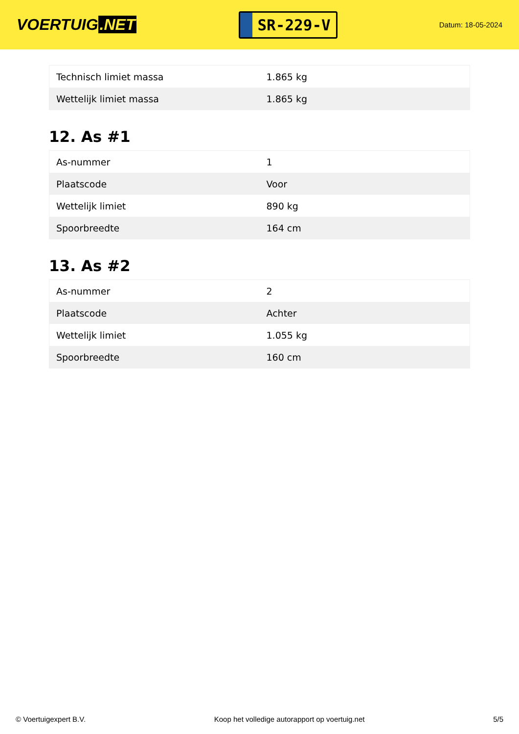VOERTUIG.NET
SR-229-V
Datum: 18-05-2024
| Technisch limiet massa | 1.865 kg |
| Wettelijk limiet massa | 1.865 kg |
12. As #1
| As-nummer | 1 |
| Plaatscode | Voor |
| Wettelijk limiet | 890 kg |
| Spoorbreedte | 164 cm |
13. As #2
| As-nummer | 2 |
| Plaatscode | Achter |
| Wettelijk limiet | 1.055 kg |
| Spoorbreedte | 160 cm |
© Voertuigexpert B.V. Koop het volledige autorapport op voertuig.net 5/5